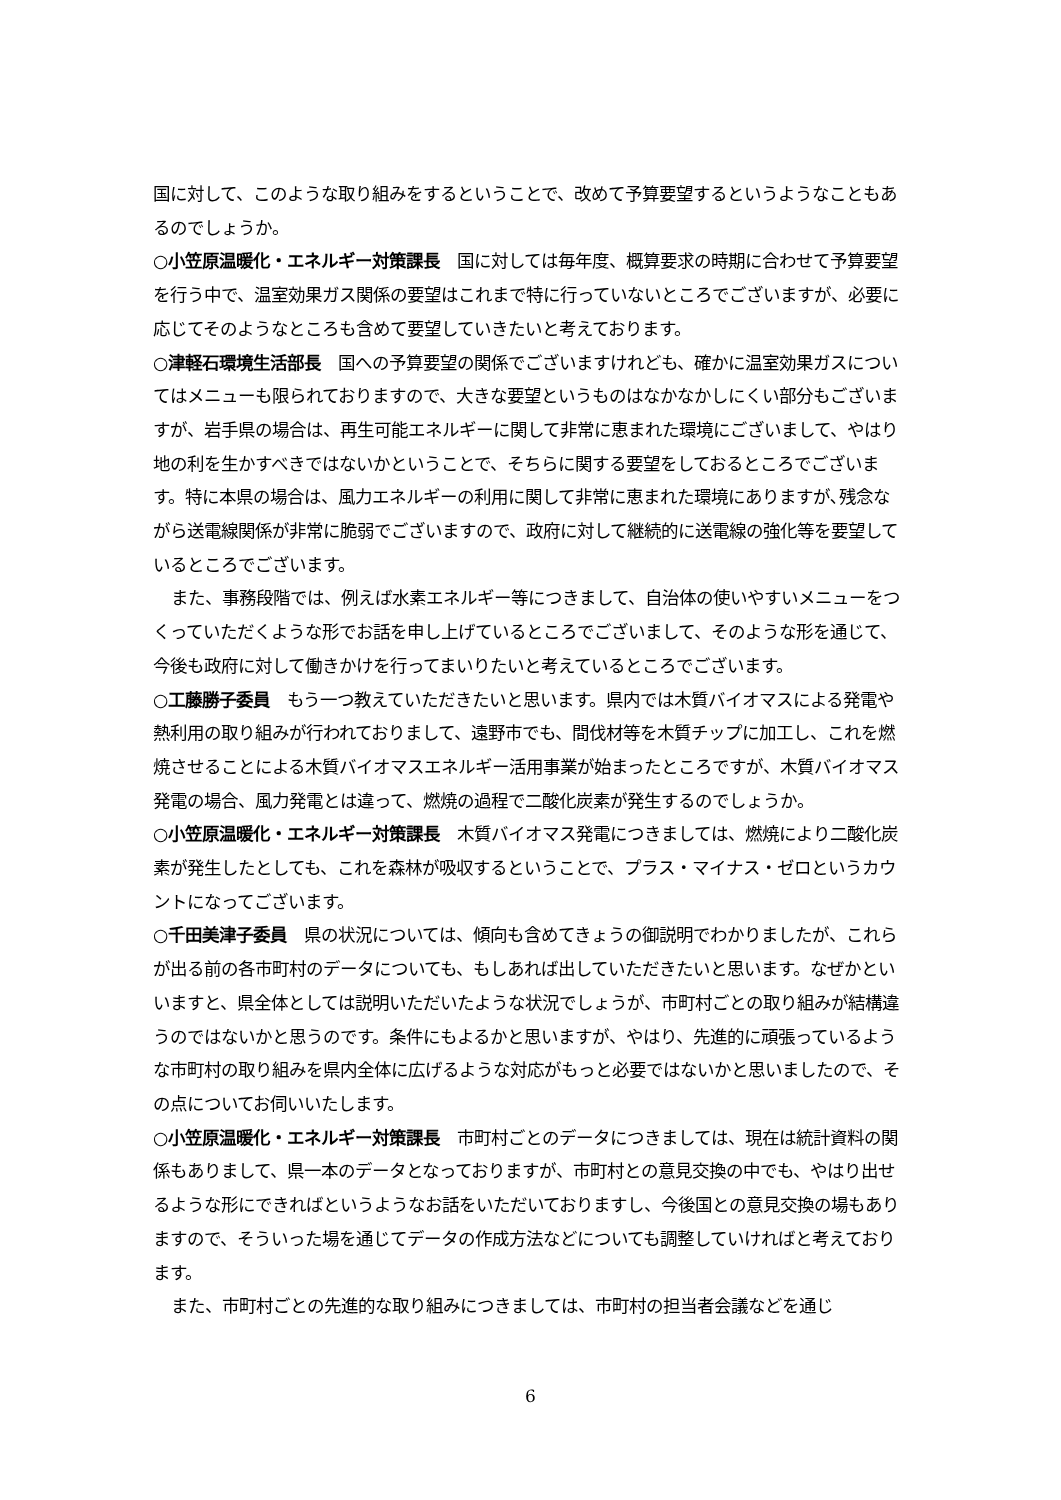国に対して、このような取り組みをするということで、改めて予算要望するというようなこともあるのでしょうか。
○小笠原温暖化・エネルギー対策課長　国に対しては毎年度、概算要求の時期に合わせて予算要望を行う中で、温室効果ガス関係の要望はこれまで特に行っていないところでございますが、必要に応じてそのようなところも含めて要望していきたいと考えております。
○津軽石環境生活部長　国への予算要望の関係でございますけれども、確かに温室効果ガスについてはメニューも限られておりますので、大きな要望というものはなかなかしにくい部分もございますが、岩手県の場合は、再生可能エネルギーに関して非常に恵まれた環境にございまして、やはり地の利を生かすべきではないかということで、そちらに関する要望をしておるところでございます。特に本県の場合は、風力エネルギーの利用に関して非常に恵まれた環境にありますが､残念ながら送電線関係が非常に脆弱でございますので、政府に対して継続的に送電線の強化等を要望しているところでございます。
また、事務段階では、例えば水素エネルギー等につきまして、自治体の使いやすいメニューをつくっていただくような形でお話を申し上げているところでございまして、そのような形を通じて、今後も政府に対して働きかけを行ってまいりたいと考えているところでございます。
○工藤勝子委員　もう一つ教えていただきたいと思います。県内では木質バイオマスによる発電や熱利用の取り組みが行われておりまして、遠野市でも、間伐材等を木質チップに加工し、これを燃焼させることによる木質バイオマスエネルギー活用事業が始まったところですが、木質バイオマス発電の場合、風力発電とは違って、燃焼の過程で二酸化炭素が発生するのでしょうか。
○小笠原温暖化・エネルギー対策課長　木質バイオマス発電につきましては、燃焼により二酸化炭素が発生したとしても、これを森林が吸収するということで、プラス・マイナス・ゼロというカウントになってございます。
○千田美津子委員　県の状況については、傾向も含めてきょうの御説明でわかりましたが、これらが出る前の各市町村のデータについても、もしあれば出していただきたいと思います。なぜかといいますと、県全体としては説明いただいたような状況でしょうが、市町村ごとの取り組みが結構違うのではないかと思うのです。条件にもよるかと思いますが、やはり、先進的に頑張っているような市町村の取り組みを県内全体に広げるような対応がもっと必要ではないかと思いましたので、その点についてお伺いいたします。
○小笠原温暖化・エネルギー対策課長　市町村ごとのデータにつきましては、現在は統計資料の関係もありまして、県一本のデータとなっておりますが、市町村との意見交換の中でも、やはり出せるような形にできればというようなお話をいただいておりますし、今後国との意見交換の場もありますので、そういった場を通じてデータの作成方法などについても調整していければと考えております。
また、市町村ごとの先進的な取り組みにつきましては、市町村の担当者会議などを通じ
6